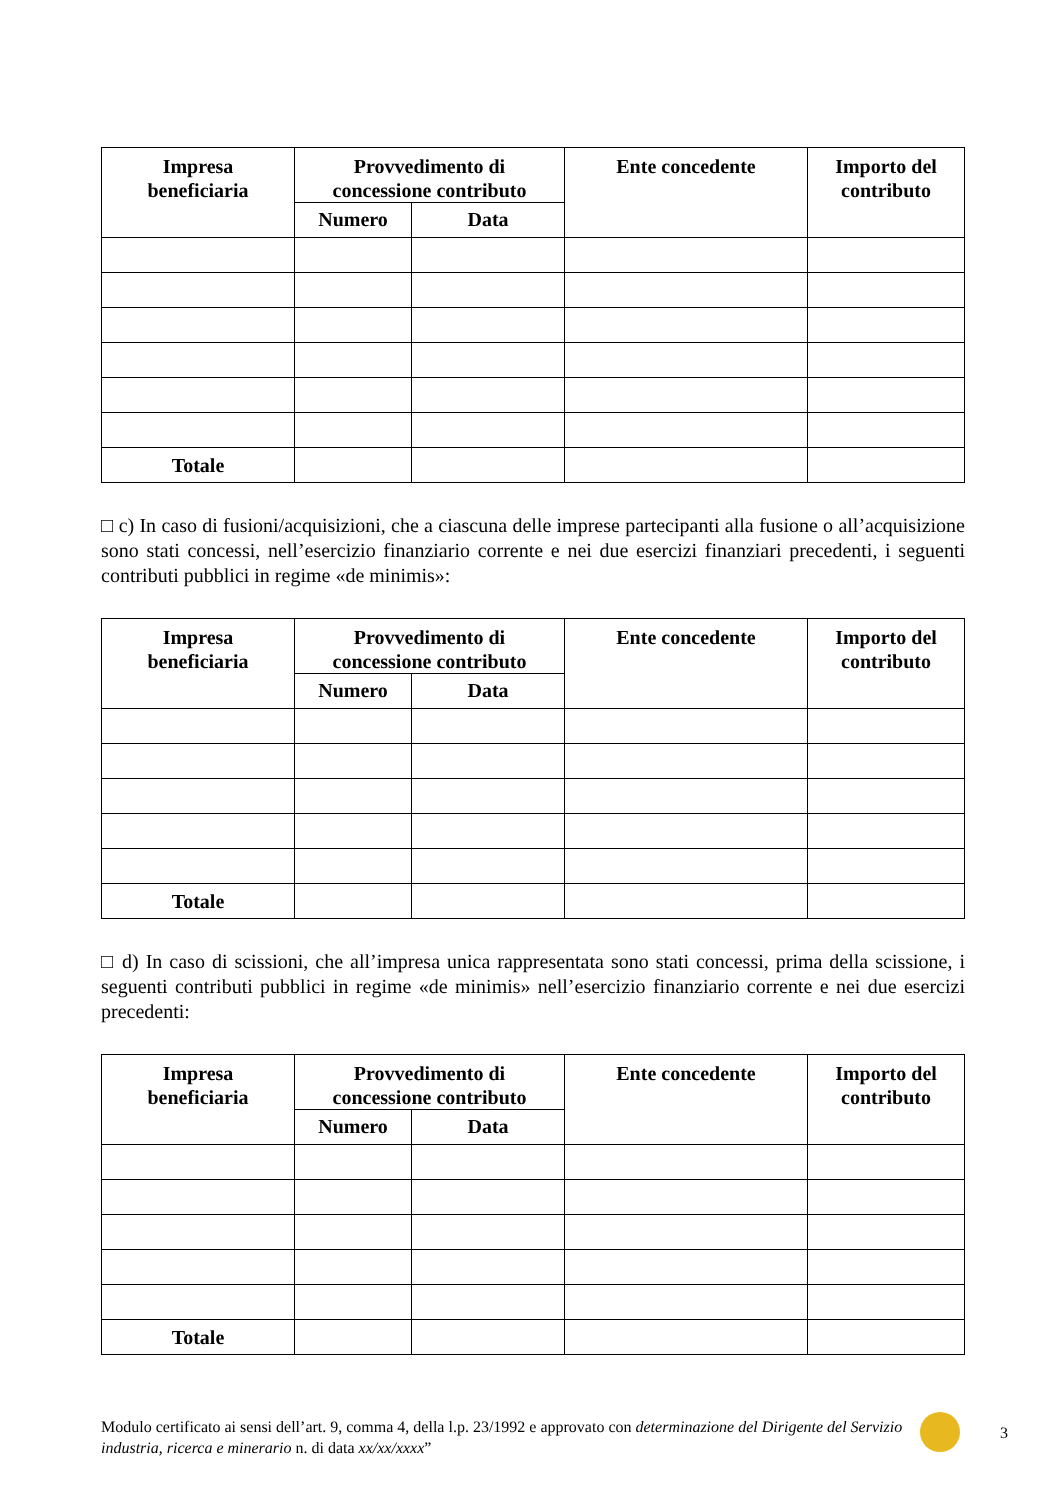| Impresa beneficiaria | Provvedimento di concessione contributo | | Ente concedente | Importo del contributo |
| --- | --- | --- | --- | --- |
| | Numero | Data | | |
| Totale | | | | |
□ c) In caso di fusioni/acquisizioni, che a ciascuna delle imprese partecipanti alla fusione o all’acquisizione sono stati concessi, nell’esercizio finanziario corrente e nei due esercizi finanziari precedenti, i seguenti contributi pubblici in regime «de minimis»:
| Impresa beneficiaria | Provvedimento di concessione contributo | | Ente concedente | Importo del contributo |
| --- | --- | --- | --- | --- |
| | Numero | Data | | |
| Totale | | | | |
□ d) In caso di scissioni, che all’impresa unica rappresentata sono stati concessi, prima della scissione, i seguenti contributi pubblici in regime «de minimis» nell’esercizio finanziario corrente e nei due esercizi precedenti:
| Impresa beneficiaria | Provvedimento di concessione contributo | | Ente concedente | Importo del contributo |
| --- | --- | --- | --- | --- |
| | Numero | Data | | |
| Totale | | | | |
Modulo certificato ai sensi dell’art. 9, comma 4, della l.p. 23/1992 e approvato con determinazione del Dirigente del Servizio industria, ricerca e minerario n. di data xx/xx/xxxx”
3